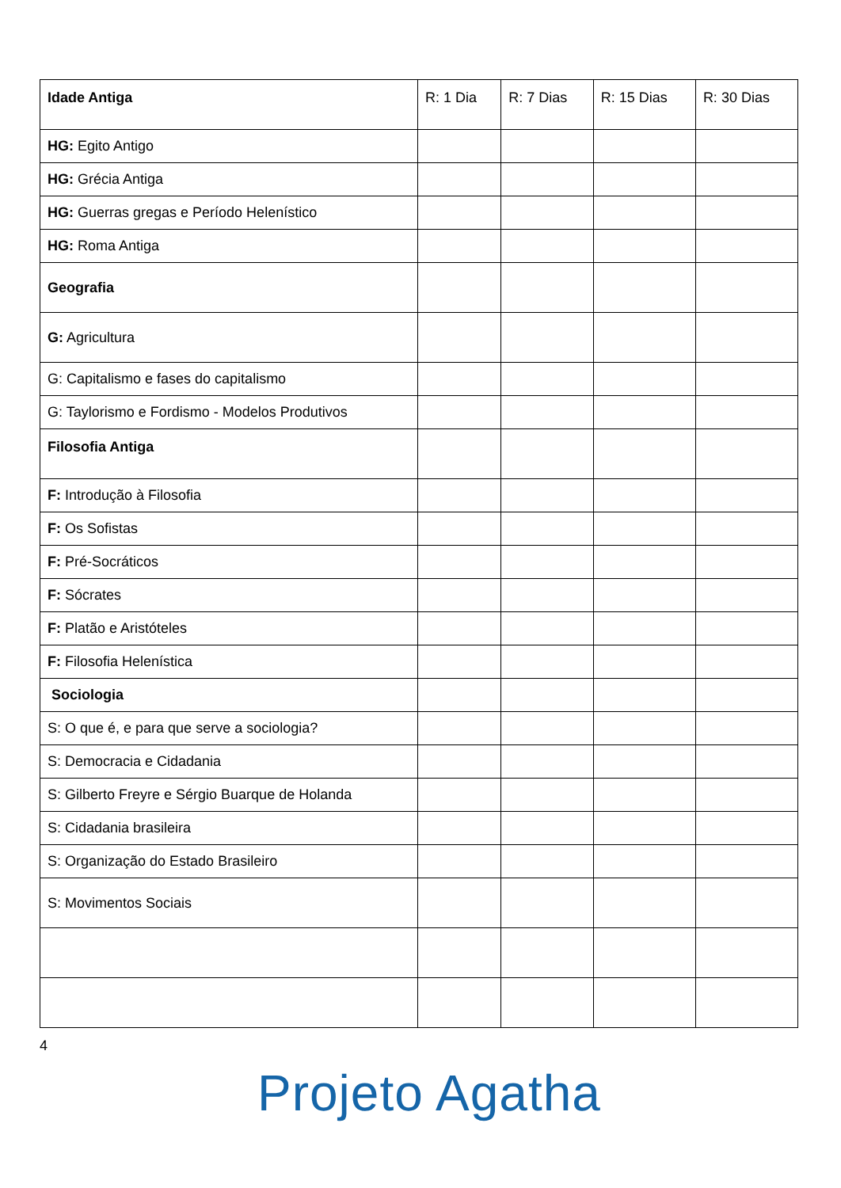| Idade Antiga | R: 1 Dia | R: 7 Dias | R: 15 Dias | R: 30 Dias |
| --- | --- | --- | --- | --- |
| HG: Egito Antigo | | | | |
| HG: Grécia Antiga | | | | |
| HG: Guerras gregas e Período Helenístico | | | | |
| HG: Roma Antiga | | | | |
| Geografia | | | | |
| G: Agricultura | | | | |
| G: Capitalismo e fases do capitalismo | | | | |
| G: Taylorismo e Fordismo - Modelos Produtivos | | | | |
| Filosofia Antiga | | | | |
| F: Introdução à Filosofia | | | | |
| F: Os Sofistas | | | | |
| F: Pré-Socráticos | | | | |
| F: Sócrates | | | | |
| F: Platão e Aristóteles | | | | |
| F: Filosofia Helenística | | | | |
| Sociologia | | | | |
| S: O que é, e para que serve a sociologia? | | | | |
| S: Democracia e Cidadania | | | | |
| S: Gilberto Freyre e Sérgio Buarque de Holanda | | | | |
| S: Cidadania brasileira | | | | |
| S: Organização do Estado Brasileiro | | | | |
| S: Movimentos Sociais | | | | |
4
Projeto Agatha